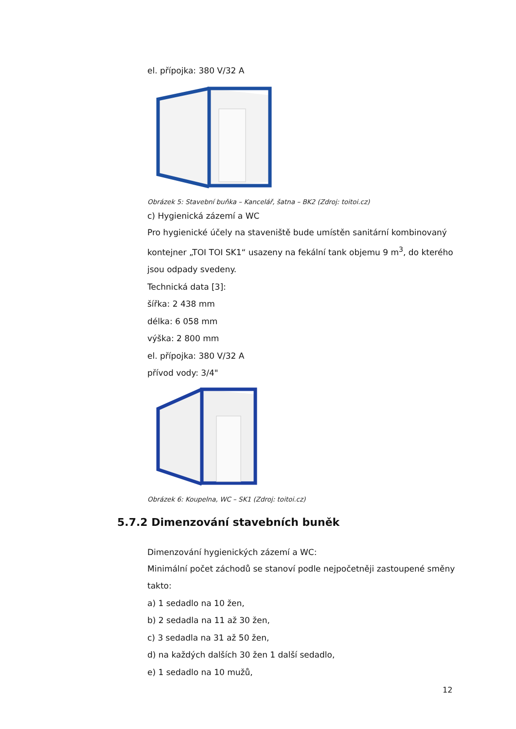el. přípojka: 380 V/32 A
Obrázek 5: Stavební buňka – Kancelář, šatna – BK2 (Zdroj: toitoi.cz)
c) Hygienická zázemí a WC
Pro hygienické účely na staveniště bude umístěn sanitární kombinovaný kontejner „TOI TOI SK1“ usazeny na fekální tank objemu 9 m<sup>3</sup>, do kterého jsou odpady svedeny.
Technická data [3]:
šířka: 2 438 mm
délka: 6 058 mm
výška: 2 800 mm
el. přípojka: 380 V/32 A
přívod vody: 3/4"
Obrázek 6: Koupelna, WC – SK1 (Zdroj: toitoi.cz)
5.7.2 Dimenzování stavebních buněk
Dimenzování hygienických zázemí a WC:
Minimální počet záchodů se stanoví podle nejpočetněji zastoupené směny takto:
a) 1 sedadlo na 10 žen,
b) 2 sedadla na 11 až 30 žen,
c) 3 sedadla na 31 až 50 žen,
d) na každých dalších 30 žen 1 další sedadlo,
e) 1 sedadlo na 10 mužů,
12